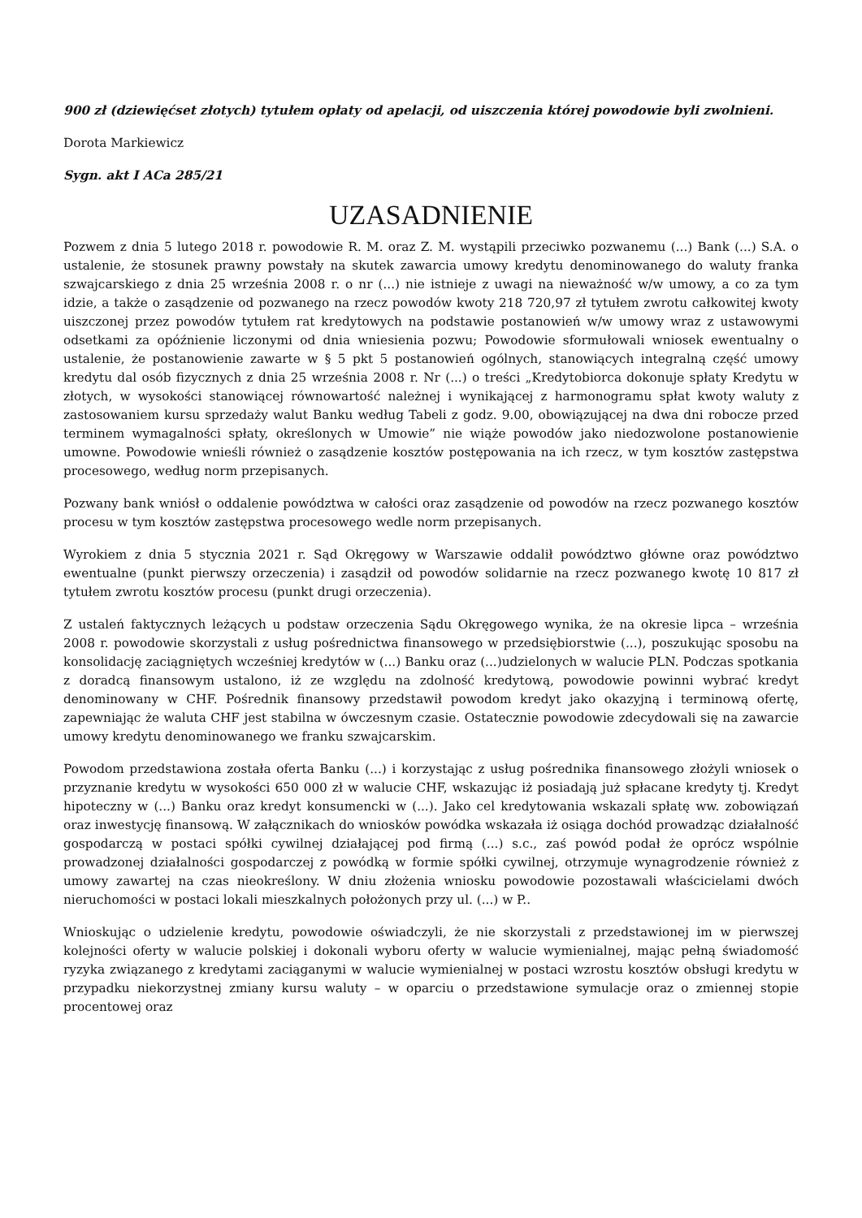900 zł (dziewięćset złotych) tytułem opłaty od apelacji, od uiszczenia której powodowie byli zwolnieni.
Dorota Markiewicz
Sygn. akt I ACa 285/21
UZASADNIENIE
Pozwem z dnia 5 lutego 2018 r. powodowie R. M. oraz Z. M. wystąpili przeciwko pozwanemu (...) Bank (...) S.A. o ustalenie, że stosunek prawny powstały na skutek zawarcia umowy kredytu denominowanego do waluty franka szwajcarskiego z dnia 25 września 2008 r. o nr (...) nie istnieje z uwagi na nieważność w/w umowy, a co za tym idzie, a także o zasądzenie od pozwanego na rzecz powodów kwoty 218 720,97 zł tytułem zwrotu całkowitej kwoty uiszczonej przez powodów tytułem rat kredytowych na podstawie postanowień w/w umowy wraz z ustawowymi odsetkami za opóźnienie liczonymi od dnia wniesienia pozwu; Powodowie sformułowali wniosek ewentualny o ustalenie, że postanowienie zawarte w § 5 pkt 5 postanowień ogólnych, stanowiących integralną część umowy kredytu dal osób fizycznych z dnia 25 września 2008 r. Nr (...) o treści „Kredytobiorca dokonuje spłaty Kredytu w złotych, w wysokości stanowiącej równowartość należnej i wynikającej z harmonogramu spłat kwoty waluty z zastosowaniem kursu sprzedaży walut Banku według Tabeli z godz. 9.00, obowiązującej na dwa dni robocze przed terminem wymagalności spłaty, określonych w Umowie” nie wiąże powodów jako niedozwolone postanowienie umowne. Powodowie wnieśli również o zasądzenie kosztów postępowania na ich rzecz, w tym kosztów zastępstwa procesowego, według norm przepisanych.
Pozwany bank wniósł o oddalenie powództwa w całości oraz zasądzenie od powodów na rzecz pozwanego kosztów procesu w tym kosztów zastępstwa procesowego wedle norm przepisanych.
Wyrokiem z dnia 5 stycznia 2021 r. Sąd Okręgowy w Warszawie oddalił powództwo główne oraz powództwo ewentualne (punkt pierwszy orzeczenia) i zasądził od powodów solidarnie na rzecz pozwanego kwotę 10 817 zł tytułem zwrotu kosztów procesu (punkt drugi orzeczenia).
Z ustaleń faktycznych leżących u podstaw orzeczenia Sądu Okręgowego wynika, że na okresie lipca – września 2008 r. powodowie skorzystali z usług pośrednictwa finansowego w przedsiębiorstwie (...), poszukując sposobu na konsolidację zaciągniętych wcześniej kredytów w (...) Banku oraz (...)udzielonych w walucie PLN. Podczas spotkania z doradcą finansowym ustalono, iż ze względu na zdolność kredytową, powodowie powinni wybrać kredyt denominowany w CHF. Pośrednik finansowy przedstawił powodom kredyt jako okazyjną i terminową ofertę, zapewniając że waluta CHF jest stabilna w ówczesnym czasie. Ostatecznie powodowie zdecydowali się na zawarcie umowy kredytu denominowanego we franku szwajcarskim.
Powodom przedstawiona została oferta Banku (...) i korzystając z usług pośrednika finansowego złożyli wniosek o przyznanie kredytu w wysokości 650 000 zł w walucie CHF, wskazując iż posiadają już spłacane kredyty tj. Kredyt hipoteczny w (...) Banku oraz kredyt konsumencki w (...). Jako cel kredytowania wskazali spłatę ww. zobowiązań oraz inwestycję finansową. W załącznikach do wniosków powódka wskazała iż osiąga dochód prowadząc działalność gospodarczą w postaci spółki cywilnej działającej pod firmą (...) s.c., zaś powód podał że oprócz wspólnie prowadzonej działalności gospodarczej z powódką w formie spółki cywilnej, otrzymuje wynagrodzenie również z umowy zawartej na czas nieokreślony. W dniu złożenia wniosku powodowie pozostawali właścicielami dwóch nieruchomości w postaci lokali mieszkalnych położonych przy ul. (...) w P..
Wnioskując o udzielenie kredytu, powodowie oświadczyli, że nie skorzystali z przedstawionej im w pierwszej kolejności oferty w walucie polskiej i dokonali wyboru oferty w walucie wymienialnej, mając pełną świadomość ryzyka związanego z kredytami zaciąganymi w walucie wymienialnej w postaci wzrostu kosztów obsługi kredytu w przypadku niekorzystnej zmiany kursu waluty – w oparciu o przedstawione symulacje oraz o zmiennej stopie procentowej oraz